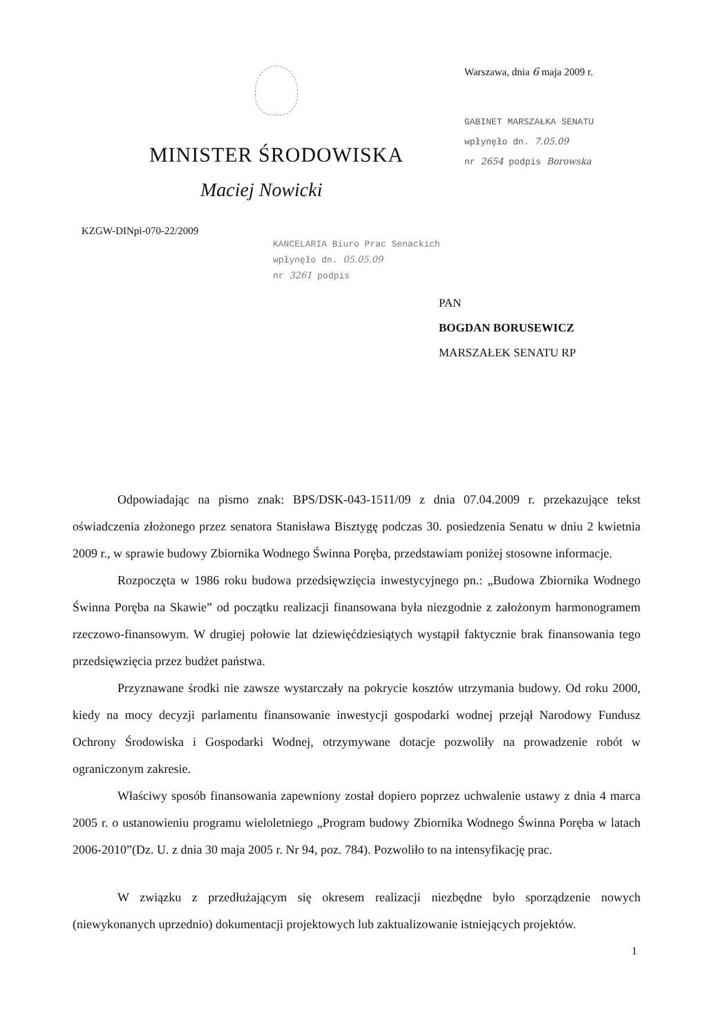MINISTER ŚRODOWISKA
Warszawa, dnia 6 maja 2009 r.
GABINET MARSZAŁKA SENATU
wpłynęło dn. 7.05.09
nr 2654 podpis Borowska
Maciej Nowicki
KZGW-DINpi-070-22/2009
KANCELARIA Biuro Prac Senackich
wpłynęło dn. 05.05.09
nr 3261 podpis
PAN
BOGDAN BORUSEWICZ
MARSZAŁEK SENATU RP
Odpowiadając na pismo znak: BPS/DSK-043-1511/09 z dnia 07.04.2009 r. przekazujące tekst oświadczenia złożonego przez senatora Stanisława Bisztygę podczas 30. posiedzenia Senatu w dniu 2 kwietnia 2009 r., w sprawie budowy Zbiornika Wodnego Świnna Poręba, przedstawiam poniżej stosowne informacje.
Rozpoczęta w 1986 roku budowa przedsięwzięcia inwestycyjnego pn.: „Budowa Zbiornika Wodnego Świnna Poręba na Skawie” od początku realizacji finansowana była niezgodnie z założonym harmonogramem rzeczowo-finansowym. W drugiej połowie lat dziewięćdziesiątych wystąpił faktycznie brak finansowania tego przedsięwzięcia przez budżet państwa.
Przyznawane środki nie zawsze wystarczały na pokrycie kosztów utrzymania budowy. Od roku 2000, kiedy na mocy decyzji parlamentu finansowanie inwestycji gospodarki wodnej przejął Narodowy Fundusz Ochrony Środowiska i Gospodarki Wodnej, otrzymywane dotacje pozwoliły na prowadzenie robót w ograniczonym zakresie.
Właściwy sposób finansowania zapewniony został dopiero poprzez uchwalenie ustawy z dnia 4 marca 2005 r. o ustanowieniu programu wieloletniego „Program budowy Zbiornika Wodnego Świnna Poręba w latach 2006-2010”(Dz. U. z dnia 30 maja 2005 r. Nr 94, poz. 784). Pozwoliło to na intensyfikację prac.
W związku z przedłużającym się okresem realizacji niezbędne było sporządzenie nowych (niewykonanych uprzednio) dokumentacji projektowych lub zaktualizowanie istniejących projektów.
1